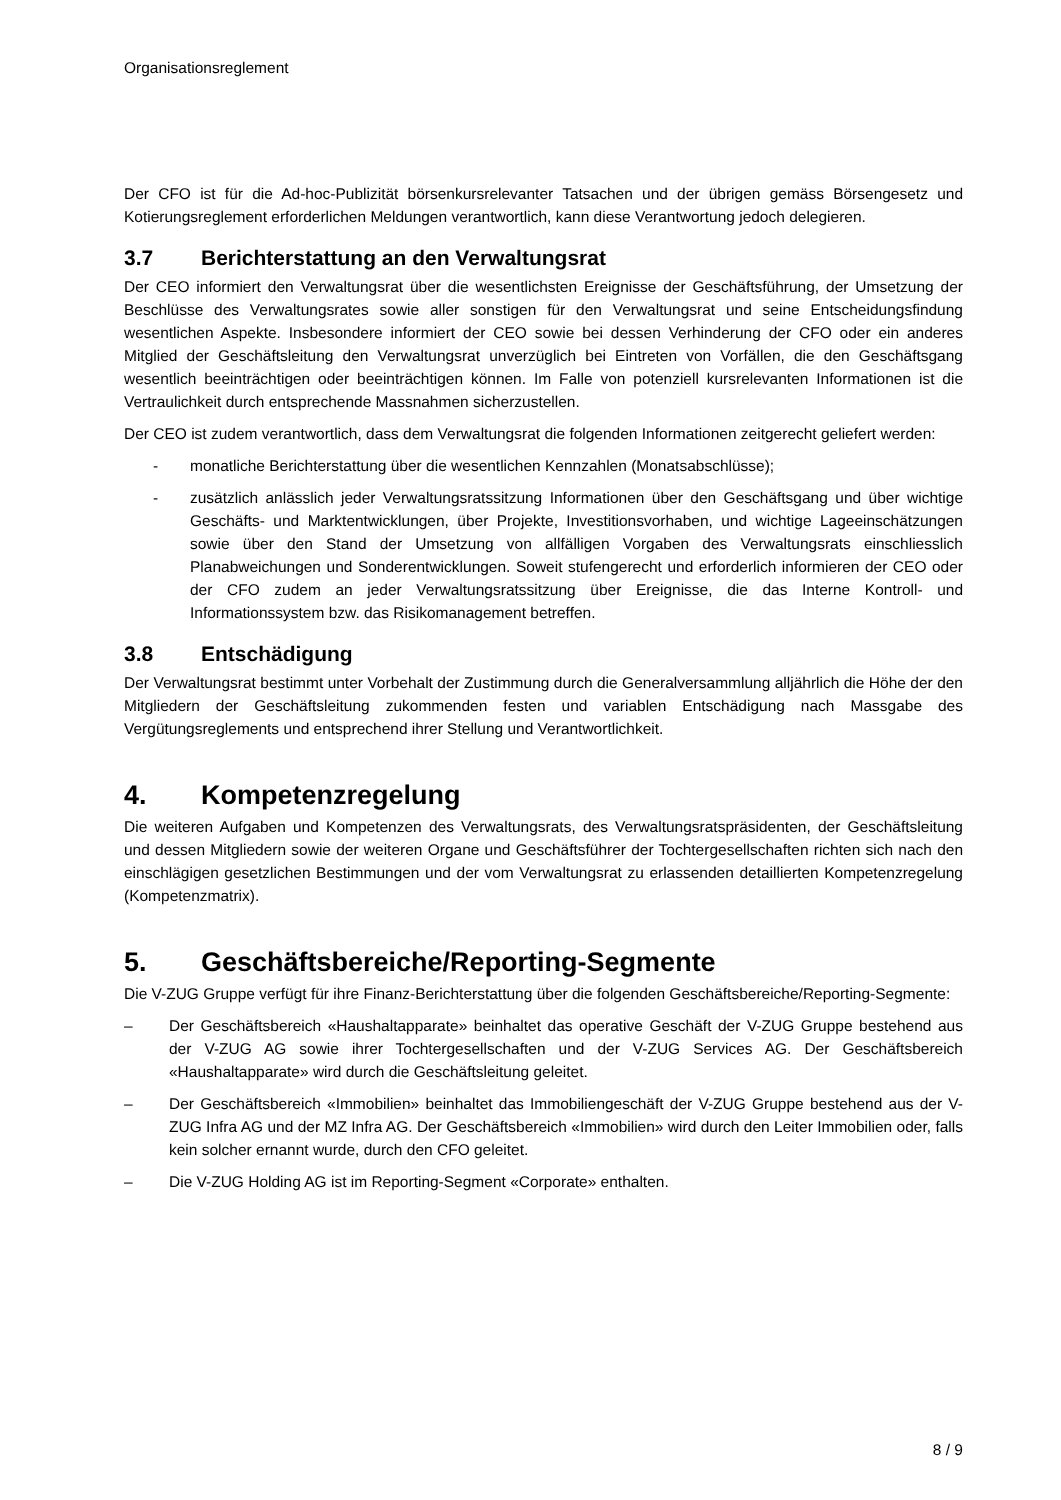Organisationsreglement
Der CFO ist für die Ad-hoc-Publizität börsenkursrelevanter Tatsachen und der übrigen gemäss Börsengesetz und Kotierungsreglement erforderlichen Meldungen verantwortlich, kann diese Verantwortung jedoch delegieren.
3.7 Berichterstattung an den Verwaltungsrat
Der CEO informiert den Verwaltungsrat über die wesentlichsten Ereignisse der Geschäftsführung, der Umsetzung der Beschlüsse des Verwaltungsrates sowie aller sonstigen für den Verwaltungsrat und seine Entscheidungsfindung wesentlichen Aspekte. Insbesondere informiert der CEO sowie bei dessen Verhinderung der CFO oder ein anderes Mitglied der Geschäftsleitung den Verwaltungsrat unverzüglich bei Eintreten von Vorfällen, die den Geschäftsgang wesentlich beeinträchtigen oder beeinträchtigen können. Im Falle von potenziell kursrelevanten Informationen ist die Vertraulichkeit durch entsprechende Massnahmen sicherzustellen.
Der CEO ist zudem verantwortlich, dass dem Verwaltungsrat die folgenden Informationen zeitgerecht geliefert werden:
- monatliche Berichterstattung über die wesentlichen Kennzahlen (Monatsabschlüsse);
- zusätzlich anlässlich jeder Verwaltungsratssitzung Informationen über den Geschäftsgang und über wichtige Geschäfts- und Marktentwicklungen, über Projekte, Investitionsvorhaben, und wichtige Lageeinschätzungen sowie über den Stand der Umsetzung von allfälligen Vorgaben des Verwaltungsrats einschliesslich Planabweichungen und Sonderentwicklungen. Soweit stufengerecht und erforderlich informieren der CEO oder der CFO zudem an jeder Verwaltungsratssitzung über Ereignisse, die das Interne Kontroll- und Informationssystem bzw. das Risikomanagement betreffen.
3.8 Entschädigung
Der Verwaltungsrat bestimmt unter Vorbehalt der Zustimmung durch die Generalversammlung alljährlich die Höhe der den Mitgliedern der Geschäftsleitung zukommenden festen und variablen Entschädigung nach Massgabe des Vergütungsreglements und entsprechend ihrer Stellung und Verantwortlichkeit.
4. Kompetenzregelung
Die weiteren Aufgaben und Kompetenzen des Verwaltungsrats, des Verwaltungsratspräsidenten, der Geschäftsleitung und dessen Mitgliedern sowie der weiteren Organe und Geschäftsführer der Tochtergesellschaften richten sich nach den einschlägigen gesetzlichen Bestimmungen und der vom Verwaltungsrat zu erlassenden detaillierten Kompetenzregelung (Kompetenzmatrix).
5. Geschäftsbereiche/Reporting-Segmente
Die V-ZUG Gruppe verfügt für ihre Finanz-Berichterstattung über die folgenden Geschäftsbereiche/Reporting-Segmente:
– Der Geschäftsbereich «Haushaltapparate» beinhaltet das operative Geschäft der V-ZUG Gruppe bestehend aus der V-ZUG AG sowie ihrer Tochtergesellschaften und der V-ZUG Services AG. Der Geschäftsbereich «Haushaltapparate» wird durch die Geschäftsleitung geleitet.
– Der Geschäftsbereich «Immobilien» beinhaltet das Immobiliengeschäft der V-ZUG Gruppe bestehend aus der V-ZUG Infra AG und der MZ Infra AG. Der Geschäftsbereich «Immobilien» wird durch den Leiter Immobilien oder, falls kein solcher ernannt wurde, durch den CFO geleitet.
– Die V-ZUG Holding AG ist im Reporting-Segment «Corporate» enthalten.
8 / 9